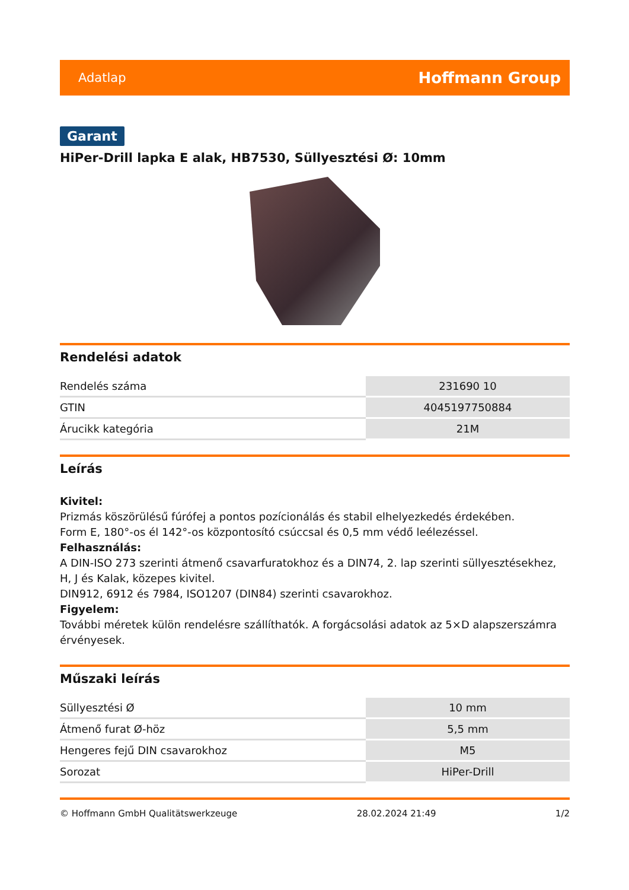Adatlap Hoffmann Group
Garant
HiPer-Drill lapka E alak, HB7530, Süllyesztési Ø: 10mm
Rendelési adatok
| Rendelés száma | 231690 10 |
| GTIN | 4045197750884 |
| Árucikk kategória | 21M |
Leírás
Kivitel:
Prizmás köszörülésű fúrófej a pontos pozícionálás és stabil elhelyezkedés érdekében.
Form E, 180°-os él 142°-os központosító csúccsal és 0,5 mm védő leélezéssel.
Felhasználás:
A DIN-ISO 273 szerinti átmenő csavarfuratokhoz és a DIN74, 2. lap szerinti süllyesztésekhez, H, J és Kalak, közepes kivitel.
DIN912, 6912 és 7984, ISO1207 (DIN84) szerinti csavarokhoz.
Figyelem:
További méretek külön rendelésre szállíthatók. A forgácsolási adatok az 5×D alapszerszámra érvényesek.
Műszaki leírás
| Süllyesztési Ø | 10 mm |
| Átmenő furat Ø-höz | 5,5 mm |
| Hengeres fejű DIN csavarokhoz | M5 |
| Sorozat | HiPer-Drill |
© Hoffmann GmbH Qualitätswerkzeuge 28.02.2024 21:49 1/2